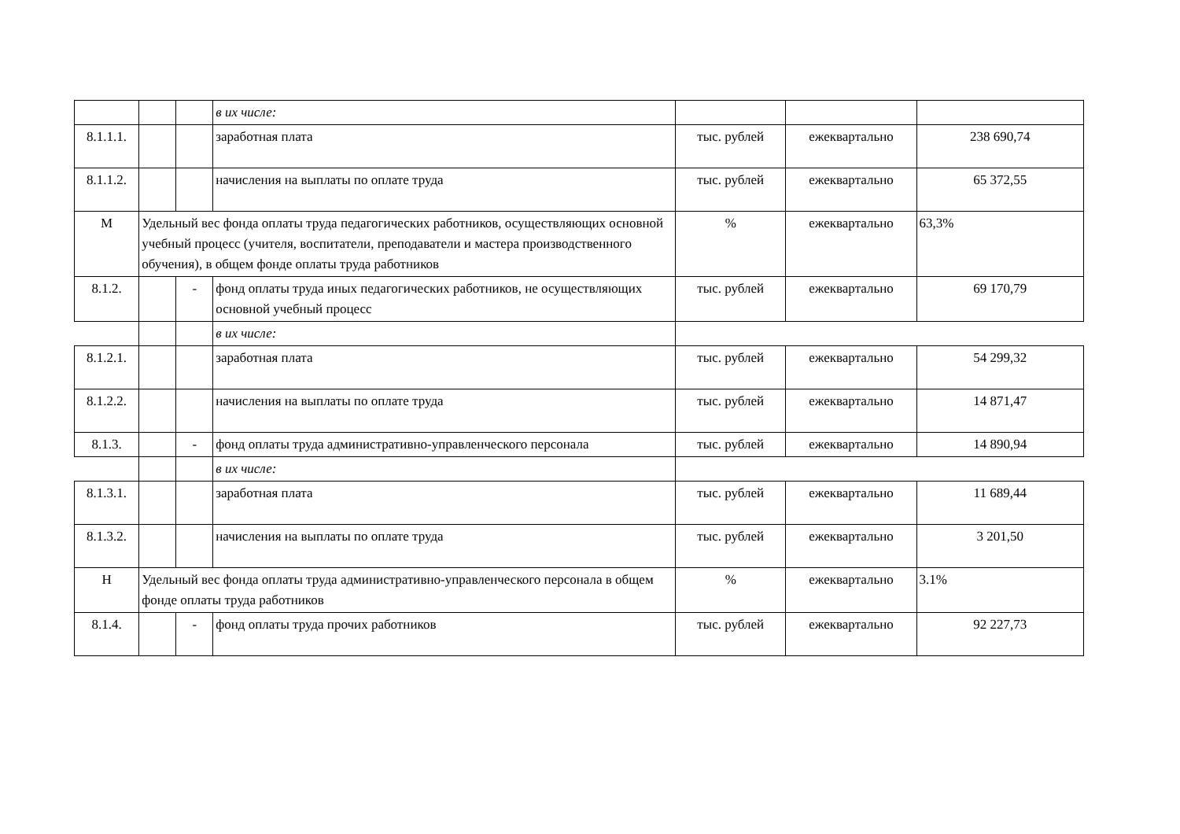| | | | в их числе: | | | |
| 8.1.1.1. | | | заработная плата | тыс. рублей | ежеквартально | 238 690,74 |
| 8.1.1.2. | | | начисления на выплаты по оплате труда | тыс. рублей | ежеквартально | 65 372,55 |
| М | Удельный вес фонда оплаты труда педагогических работников, осуществляющих основной учебный процесс (учителя, воспитатели, преподаватели и мастера производственного обучения), в общем фонде оплаты труда работников | | | % | ежеквартально | 63,3% |
| 8.1.2. | | - | фонд оплаты труда иных педагогических работников, не осуществляющих основной учебный процесс | тыс. рублей | ежеквартально | 69 170,79 |
| | | | в их числе: | | | |
| 8.1.2.1. | | | заработная плата | тыс. рублей | ежеквартально | 54 299,32 |
| 8.1.2.2. | | | начисления на выплаты по оплате труда | тыс. рублей | ежеквартально | 14 871,47 |
| 8.1.3. | | - | фонд оплаты труда административно-управленческого персонала | тыс. рублей | ежеквартально | 14 890,94 |
| | | | в их числе: | | | |
| 8.1.3.1. | | | заработная плата | тыс. рублей | ежеквартально | 11 689,44 |
| 8.1.3.2. | | | начисления на выплаты по оплате труда | тыс. рублей | ежеквартально | 3 201,50 |
| Н | Удельный вес фонда оплаты труда административно-управленческого персонала в общем фонде оплаты труда работников | | | % | ежеквартально | 3.1% |
| 8.1.4. | | - | фонд оплаты труда прочих работников | тыс. рублей | ежеквартально | 92 227,73 |